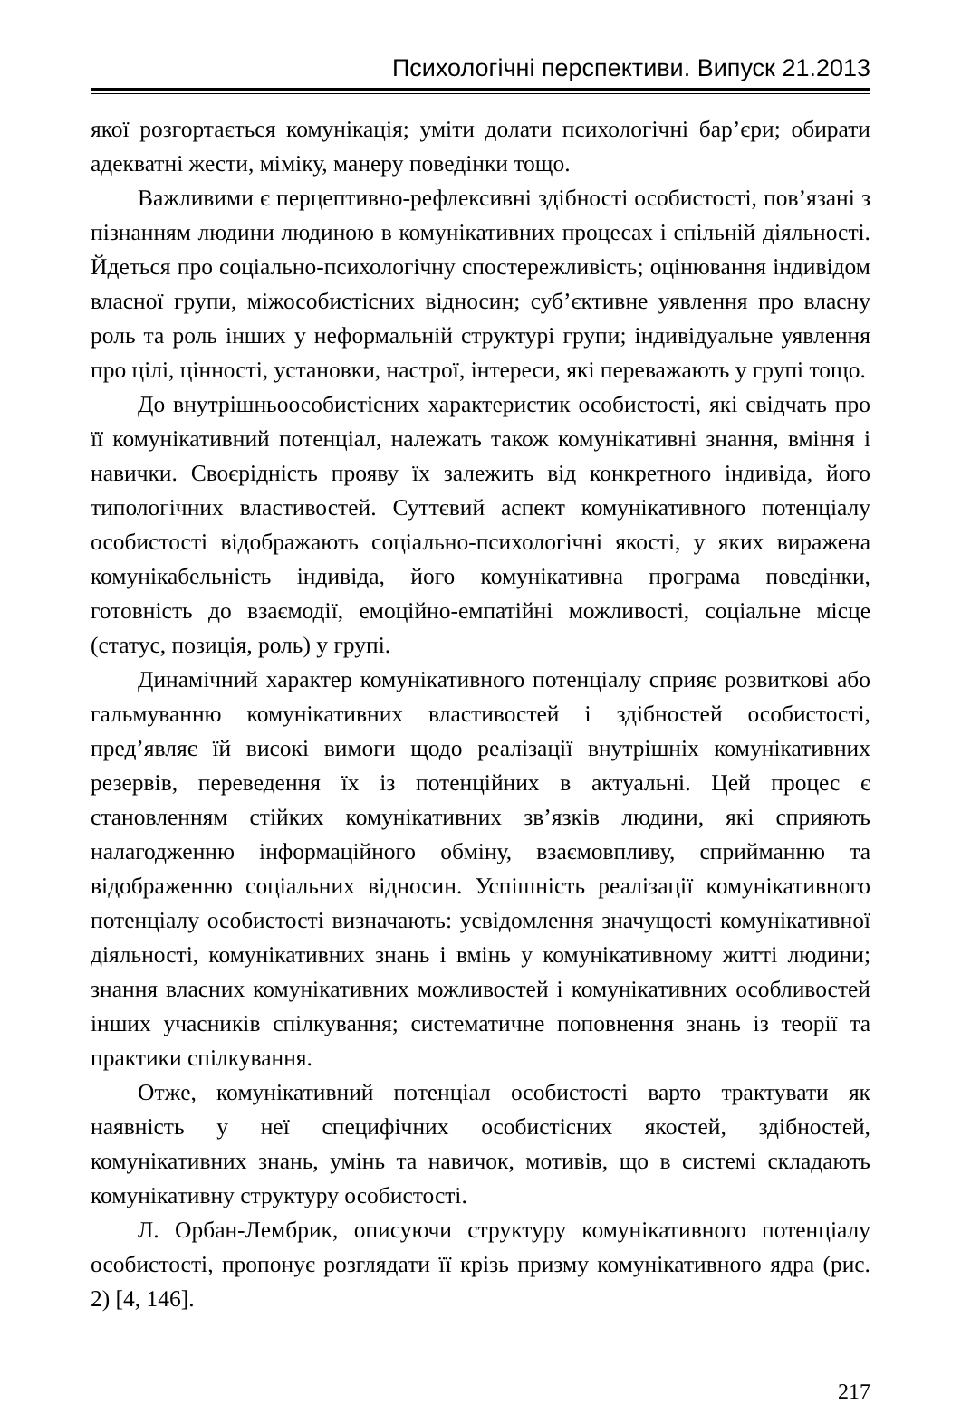Психологічні перспективи. Випуск 21.2013
якої розгортається комунікація; уміти долати психологічні бар’єри; обирати адекватні жести, міміку, манеру поведінки тощо.
Важливими є перцептивно-рефлексивні здібності особистості, пов’язані з пізнанням людини людиною в комунікативних процесах і спільній діяльності. Йдеться про соціально-психологічну спостережливість; оцінювання індивідом власної групи, міжособистісних відносин; суб’єктивне уявлення про власну роль та роль інших у неформальній структурі групи; індивідуальне уявлення про цілі, цінності, установки, настрої, інтереси, які переважають у групі тощо.
До внутрішньоособистісних характеристик особистості, які свідчать про її комунікативний потенціал, належать також комунікативні знання, вміння і навички. Своєрідність прояву їх залежить від конкретного індивіда, його типологічних властивостей. Суттєвий аспект комунікативного потенціалу особистості відображають соціально-психологічні якості, у яких виражена комунікабельність індивіда, його комунікативна програма поведінки, готовність до взаємодії, емоційно-емпатійні можливості, соціальне місце (статус, позиція, роль) у групі.
Динамічний характер комунікативного потенціалу сприяє розвиткові або гальмуванню комунікативних властивостей і здібностей особистості, пред’являє їй високі вимоги щодо реалізації внутрішніх комунікативних резервів, переведення їх із потенційних в актуальні. Цей процес є становленням стійких комунікативних зв’язків людини, які сприяють налагодженню інформаційного обміну, взаємовпливу, сприйманню та відображенню соціальних відносин. Успішність реалізації комунікативного потенціалу особистості визначають: усвідомлення значущості комунікативної діяльності, комунікативних знань і вмінь у комунікативному житті людини; знання власних комунікативних можливостей і комунікативних особливостей інших учасників спілкування; систематичне поповнення знань із теорії та практики спілкування.
Отже, комунікативний потенціал особистості варто трактувати як наявність у неї специфічних особистісних якостей, здібностей, комунікативних знань, умінь та навичок, мотивів, що в системі складають комунікативну структуру особистості.
Л. Орбан-Лембрик, описуючи структуру комунікативного потенціалу особистості, пропонує розглядати її крізь призму комунікативного ядра (рис. 2) [4, 146].
217